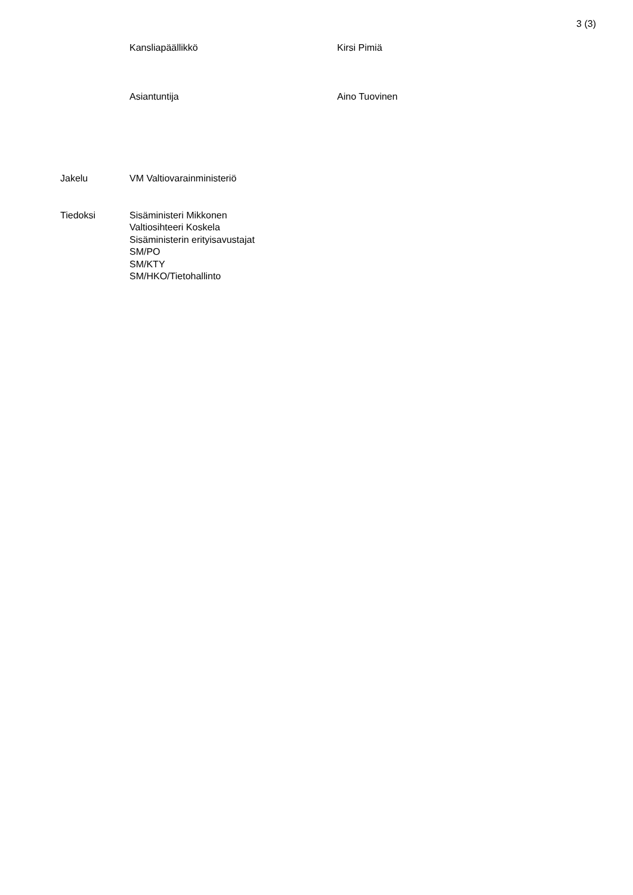3 (3)
Kansliapäällikkö Kirsi Pimiä
Asiantuntija Aino Tuovinen
Jakelu VM Valtiovarainministeriö
Tiedoksi Sisäministeri Mikkonen
Valtiosihteeri Koskela
Sisäministerin erityisavustajat
SM/PO
SM/KTY
SM/HKO/Tietohallinto